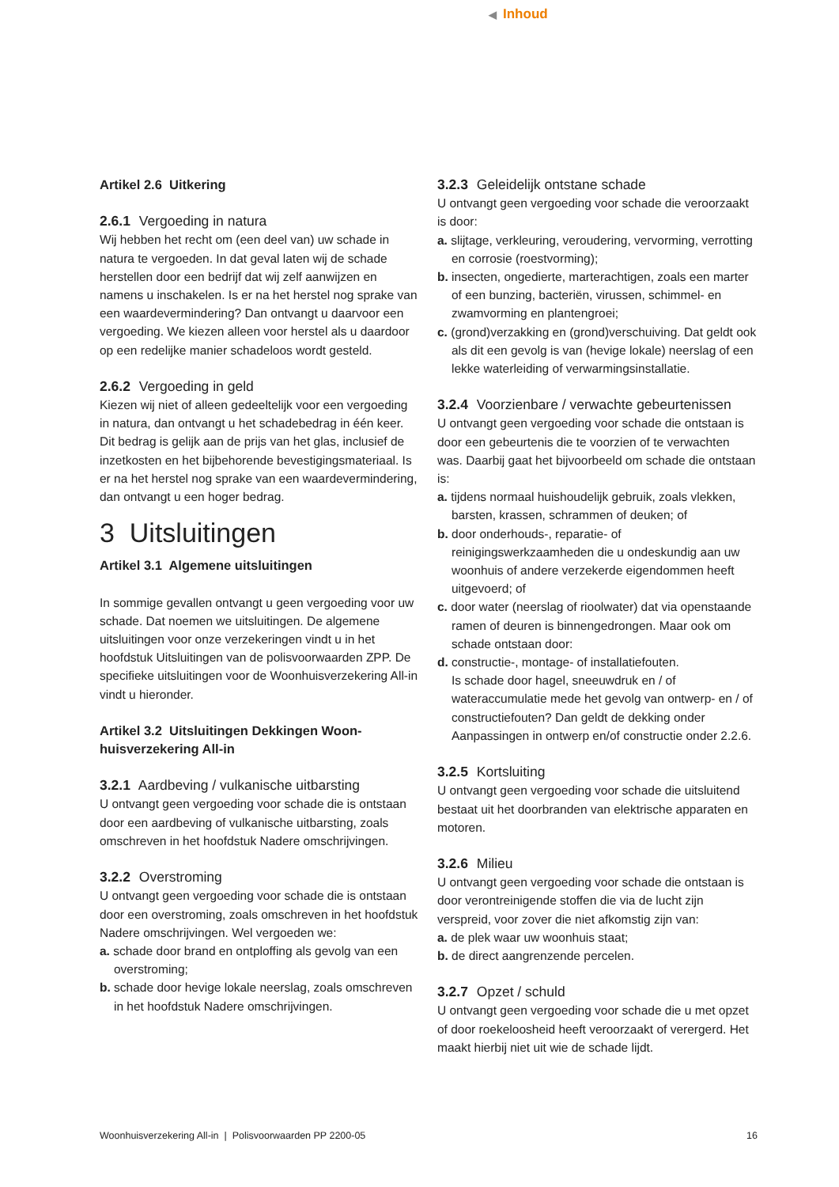◀ Inhoud
Artikel 2.6 Uitkering
2.6.1 Vergoeding in natura
Wij hebben het recht om (een deel van) uw schade in natura te vergoeden. In dat geval laten wij de schade herstellen door een bedrijf dat wij zelf aanwijzen en namens u inschakelen. Is er na het herstel nog sprake van een waardevermindering? Dan ontvangt u daarvoor een vergoeding. We kiezen alleen voor herstel als u daardoor op een redelijke manier schadeloos wordt gesteld.
2.6.2 Vergoeding in geld
Kiezen wij niet of alleen gedeeltelijk voor een vergoeding in natura, dan ontvangt u het schadebedrag in één keer. Dit bedrag is gelijk aan de prijs van het glas, inclusief de inzetkosten en het bijbehorende bevestigingsmateriaal. Is er na het herstel nog sprake van een waardevermindering, dan ontvangt u een hoger bedrag.
3 Uitsluitingen
Artikel 3.1 Algemene uitsluitingen
In sommige gevallen ontvangt u geen vergoeding voor uw schade. Dat noemen we uitsluitingen. De algemene uitsluitingen voor onze verzekeringen vindt u in het hoofdstuk Uitsluitingen van de polisvoorwaarden ZPP. De specifieke uitsluitingen voor de Woonhuisverzekering All-in vindt u hieronder.
Artikel 3.2 Uitsluitingen Dekkingen Woon-
huisverzekering All-in
3.2.1 Aardbeving / vulkanische uitbarsting
U ontvangt geen vergoeding voor schade die is ontstaan door een aardbeving of vulkanische uitbarsting, zoals omschreven in het hoofdstuk Nadere omschrijvingen.
3.2.2 Overstroming
U ontvangt geen vergoeding voor schade die is ontstaan door een overstroming, zoals omschreven in het hoofdstuk
Nadere omschrijvingen. Wel vergoeden we:
a. schade door brand en ontploffing als gevolg van een overstroming;
b. schade door hevige lokale neerslag, zoals omschreven in het hoofdstuk Nadere omschrijvingen.
3.2.3 Geleidelijk ontstane schade
U ontvangt geen vergoeding voor schade die veroorzaakt is door:
a. slijtage, verkleuring, veroudering, vervorming, verrotting en corrosie (roestvorming);
b. insecten, ongedierte, marterachtigen, zoals een marter of een bunzing, bacteriën, virussen, schimmel- en zwamvorming en plantengroei;
c. (grond)verzakking en (grond)verschuiving. Dat geldt ook als dit een gevolg is van (hevige lokale) neerslag of een lekke waterleiding of verwarmingsinstallatie.
3.2.4 Voorzienbare / verwachte gebeurtenissen
U ontvangt geen vergoeding voor schade die ontstaan is door een gebeurtenis die te voorzien of te verwachten was. Daarbij gaat het bijvoorbeeld om schade die ontstaan is:
a. tijdens normaal huishoudelijk gebruik, zoals vlekken, barsten, krassen, schrammen of deuken; of
b. door onderhouds-, reparatie- of reinigingswerkzaamheden die u ondeskundig aan uw woonhuis of andere verzekerde eigendommen heeft uitgevoerd; of
c. door water (neerslag of rioolwater) dat via openstaande ramen of deuren is binnengedrongen. Maar ook om schade ontstaan door:
d. constructie-, montage- of installatiefouten.
Is schade door hagel, sneeuwdruk en / of wateraccumulatie mede het gevolg van ontwerp- en / of constructiefouten? Dan geldt de dekking onder Aanpassingen in ontwerp en/of constructie onder 2.2.6.
3.2.5 Kortsluiting
U ontvangt geen vergoeding voor schade die uitsluitend bestaat uit het doorbranden van elektrische apparaten en motoren.
3.2.6 Milieu
U ontvangt geen vergoeding voor schade die ontstaan is door verontreinigende stoffen die via de lucht zijn verspreid, voor zover die niet afkomstig zijn van:
a. de plek waar uw woonhuis staat;
b. de direct aangrenzende percelen.
3.2.7 Opzet / schuld
U ontvangt geen vergoeding voor schade die u met opzet of door roekeloosheid heeft veroorzaakt of verergerd. Het maakt hierbij niet uit wie de schade lijdt.
Woonhuisverzekering All-in | Polisvoorwaarden PP 2200-05 16